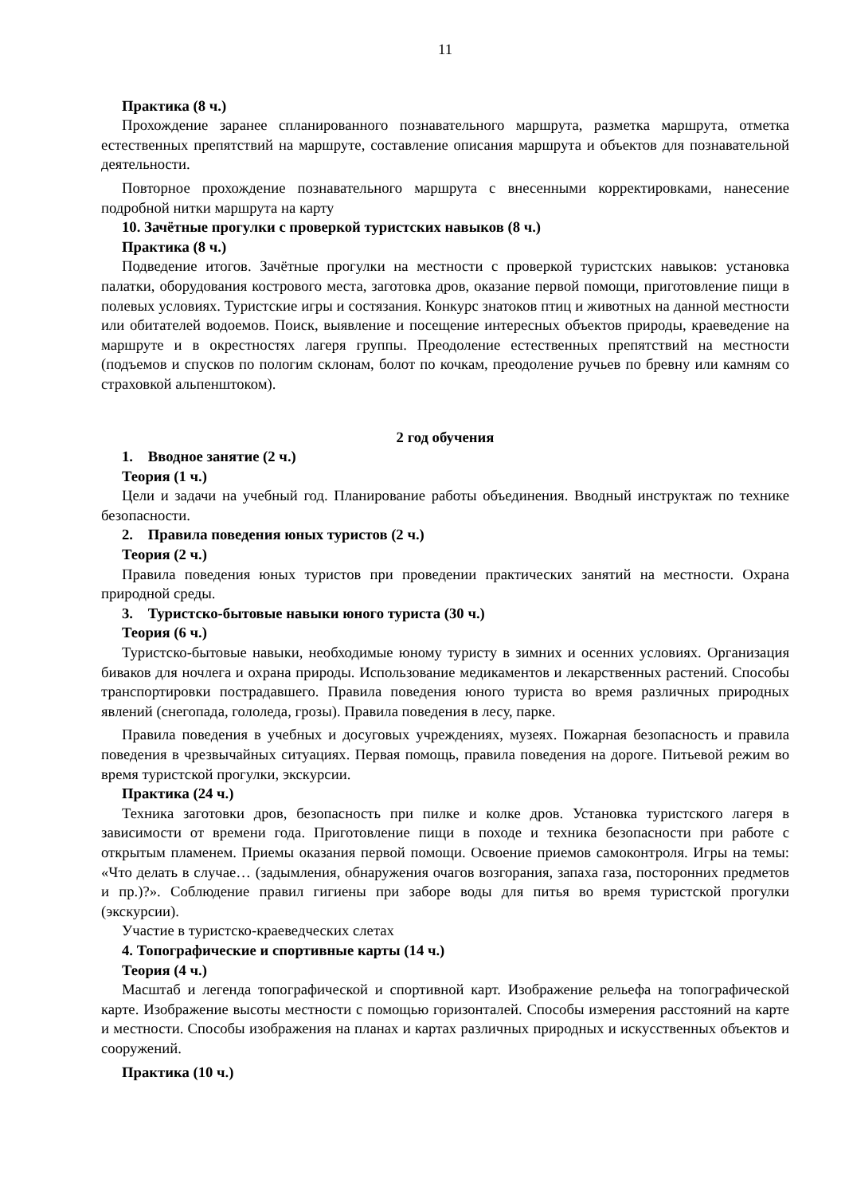11
Практика (8 ч.)
Прохождение заранее спланированного познавательного маршрута, разметка маршрута, отметка естественных препятствий на маршруте, составление описания маршрута и объектов для познавательной деятельности.
Повторное прохождение познавательного маршрута с внесенными корректировками, нанесение подробной нитки маршрута на карту
10. Зачётные прогулки с проверкой туристских навыков (8 ч.)
Практика (8 ч.)
Подведение итогов. Зачётные прогулки на местности с проверкой туристских навыков: установка палатки, оборудования кострового места, заготовка дров, оказание первой помощи, приготовление пищи в полевых условиях. Туристские игры и состязания. Конкурс знатоков птиц и животных на данной местности или обитателей водоемов. Поиск, выявление и посещение интересных объектов природы, краеведение на маршруте и в окрестностях лагеря группы. Преодоление естественных препятствий на местности (подъемов и спусков по пологим склонам, болот по кочкам, преодоление ручьев по бревну или камням со страховкой альпенштоком).
2 год обучения
1. Вводное занятие (2 ч.)
Теория (1 ч.)
Цели и задачи на учебный год. Планирование работы объединения. Вводный инструктаж по технике безопасности.
2. Правила поведения юных туристов (2 ч.)
Теория (2 ч.)
Правила поведения юных туристов при проведении практических занятий на местности. Охрана природной среды.
3. Туристско-бытовые навыки юного туриста (30 ч.)
Теория (6 ч.)
Туристско-бытовые навыки, необходимые юному туристу в зимних и осенних условиях. Организация биваков для ночлега и охрана природы. Использование медикаментов и лекарственных растений. Способы транспортировки пострадавшего. Правила поведения юного туриста во время различных природных явлений (снегопада, гололеда, грозы). Правила поведения в лесу, парке.
Правила поведения в учебных и досуговых учреждениях, музеях. Пожарная безопасность и правила поведения в чрезвычайных ситуациях. Первая помощь, правила поведения на дороге. Питьевой режим во время туристской прогулки, экскурсии.
Практика (24 ч.)
Техника заготовки дров, безопасность при пилке и колке дров. Установка туристского лагеря в зависимости от времени года. Приготовление пищи в походе и техника безопасности при работе с открытым пламенем. Приемы оказания первой помощи. Освоение приемов самоконтроля. Игры на темы: «Что делать в случае… (задымления, обнаружения очагов возгорания, запаха газа, посторонних предметов и пр.)?». Соблюдение правил гигиены при заборе воды для питья во время туристской прогулки (экскурсии).
Участие в туристско-краеведческих слетах
4. Топографические и спортивные карты (14 ч.)
Теория (4 ч.)
Масштаб и легенда топографической и спортивной карт. Изображение рельефа на топографической карте. Изображение высоты местности с помощью горизонталей. Способы измерения расстояний на карте и местности. Способы изображения на планах и картах различных природных и искусственных объектов и сооружений.
Практика (10 ч.)